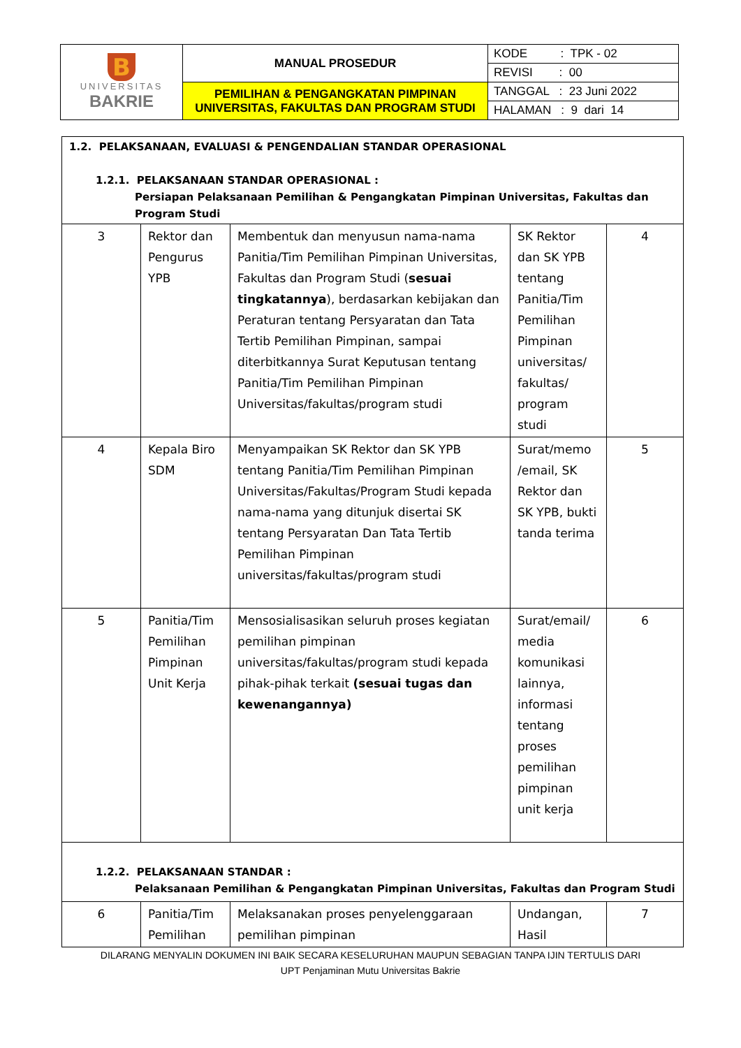| B UNIVERSITAS BAKRIE | MANUAL PROSEDUR | KODE : TPK - 02 |
| | | REVISI : 00 |
| | PEMILIHAN & PENGANGKATAN PIMPINAN UNIVERSITAS, FAKULTAS DAN PROGRAM STUDI | TANGGAL : 23 Juni 2022 |
| | | HALAMAN : 9 dari 14 |
| 1.2. PELAKSANAAN, EVALUASI & PENGENDALIAN STANDAR OPERASIONAL 1.2.1. PELAKSANAAN STANDAR OPERASIONAL : Persiapan Pelaksanaan Pemilihan & Pengangkatan Pimpinan Universitas, Fakultas dan Program Studi | | | | |
| 3 | Rektor dan Pengurus YPB | Membentuk dan menyusun nama-nama Panitia/Tim Pemilihan Pimpinan Universitas, Fakultas dan Program Studi ( sesuai tingkatannya ), berdasarkan kebijakan dan Peraturan tentang Persyaratan dan Tata Tertib Pemilihan Pimpinan, sampai diterbitkannya Surat Keputusan tentang Panitia/Tim Pemilihan Pimpinan Universitas/fakultas/program studi | SK Rektor dan SK YPB tentang Panitia/Tim Pemilihan Pimpinan universitas/ fakultas/ program studi | 4 |
| 4 | Kepala Biro SDM | Menyampaikan SK Rektor dan SK YPB tentang Panitia/Tim Pemilihan Pimpinan Universitas/Fakultas/Program Studi kepada nama-nama yang ditunjuk disertai SK tentang Persyaratan Dan Tata Tertib Pemilihan Pimpinan universitas/fakultas/program studi | Surat/memo /email, SK Rektor dan SK YPB, bukti tanda terima | 5 |
| 5 | Panitia/Tim Pemilihan Pimpinan Unit Kerja | Mensosialisasikan seluruh proses kegiatan pemilihan pimpinan universitas/fakultas/program studi kepada pihak-pihak terkait (sesuai tugas dan kewenangannya) | Surat/email/ media komunikasi lainnya, informasi tentang proses pemilihan pimpinan unit kerja | 6 |
| 1.2.2. PELAKSANAAN STANDAR : Pelaksanaan Pemilihan & Pengangkatan Pimpinan Universitas, Fakultas dan Program Studi | | | | |
| 6 | Panitia/Tim Pemilihan | Melaksanakan proses penyelenggaraan pemilihan pimpinan | Undangan, Hasil | 7 |
DILARANG MENYALIN DOKUMEN INI BAIK SECARA KESELURUHAN MAUPUN SEBAGIAN TANPA IJIN TERTULIS DARI
UPT Penjaminan Mutu Universitas Bakrie